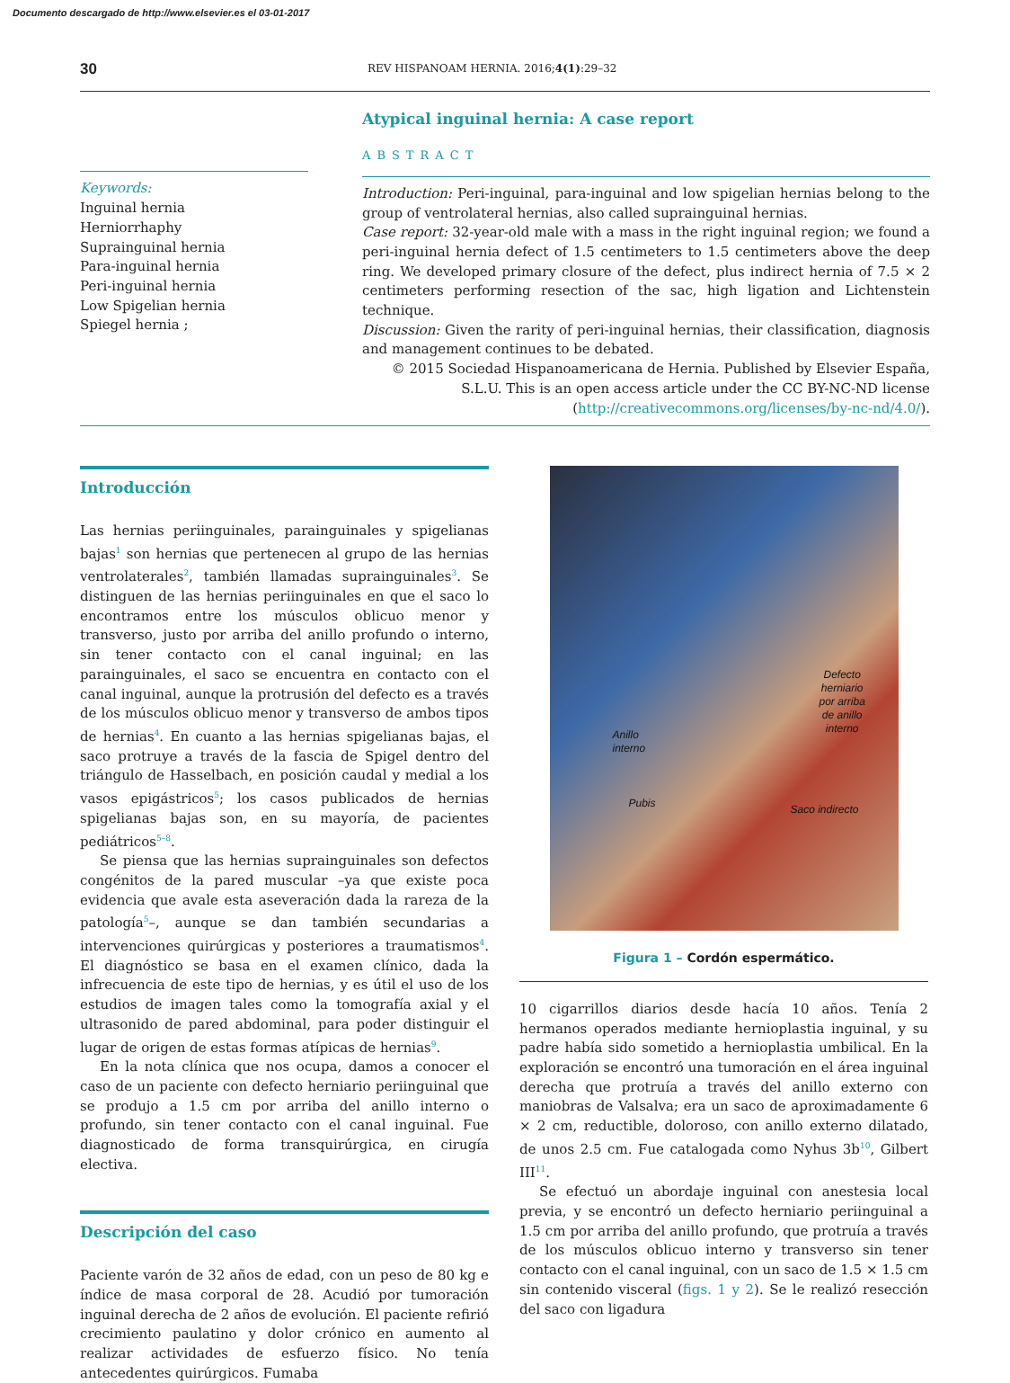Documento descargado de http://www.elsevier.es el 03-01-2017
30 REV HISPANOAM HERNIA. 2016;4(1):29–32
Keywords:
Inguinal hernia
Herniorrhaphy
Suprainguinal hernia
Para-inguinal hernia
Peri-inguinal hernia
Low Spigelian hernia
Spiegel hernia ;
Atypical inguinal hernia: A case report
ABSTRACT
Introduction: Peri-inguinal, para-inguinal and low spigelian hernias belong to the group of ventrolateral hernias, also called suprainguinal hernias.
Case report: 32-year-old male with a mass in the right inguinal region; we found a peri-inguinal hernia defect of 1.5 centimeters to 1.5 centimeters above the deep ring. We developed primary closure of the defect, plus indirect hernia of 7.5 × 2 centimeters performing resection of the sac, high ligation and Lichtenstein technique.
Discussion: Given the rarity of peri-inguinal hernias, their classification, diagnosis and management continues to be debated.
© 2015 Sociedad Hispanoamericana de Hernia. Published by Elsevier España, S.L.U. This is an open access article under the CC BY-NC-ND license (http://creativecommons.org/licenses/by-nc-nd/4.0/).
Introducción
Las hernias periinguinales, parainguinales y spigelianas bajas<sup>1</sup> son hernias que pertenecen al grupo de las hernias ventrolaterales<sup>2</sup>, también llamadas suprainguinales<sup>3</sup>. Se distinguen de las hernias periinguinales en que el saco lo encontramos entre los músculos oblicuo menor y transverso, justo por arriba del anillo profundo o interno, sin tener contacto con el canal inguinal; en las parainguinales, el saco se encuentra en contacto con el canal inguinal, aunque la protrusión del defecto es a través de los músculos oblicuo menor y transverso de ambos tipos de hernias<sup>4</sup>. En cuanto a las hernias spigelianas bajas, el saco protruye a través de la fascia de Spigel dentro del triángulo de Hasselbach, en posición caudal y medial a los vasos epigástricos<sup>5</sup>; los casos publicados de hernias spigelianas bajas son, en su mayoría, de pacientes pediátricos<sup>5–8</sup>.
Se piensa que las hernias suprainguinales son defectos congénitos de la pared muscular –ya que existe poca evidencia que avale esta aseveración dada la rareza de la patología<sup>5</sup>–, aunque se dan también secundarias a intervenciones quirúrgicas y posteriores a traumatismos<sup>4</sup>. El diagnóstico se basa en el examen clínico, dada la infrecuencia de este tipo de hernias, y es útil el uso de los estudios de imagen tales como la tomografía axial y el ultrasonido de pared abdominal, para poder distinguir el lugar de origen de estas formas atípicas de hernias<sup>9</sup>.
En la nota clínica que nos ocupa, damos a conocer el caso de un paciente con defecto herniario periinguinal que se produjo a 1.5 cm por arriba del anillo interno o profundo, sin tener contacto con el canal inguinal. Fue diagnosticado de forma transquirúrgica, en cirugía electiva.
Descripción del caso
Paciente varón de 32 años de edad, con un peso de 80 kg e índice de masa corporal de 28. Acudió por tumoración inguinal derecha de 2 años de evolución. El paciente refirió crecimiento paulatino y dolor crónico en aumento al realizar actividades de esfuerzo físico. No tenía antecedentes quirúrgicos. Fumaba
Defecto
herniario
por arriba
de anillo
interno
Anillo
interno
Pubis Saco indirecto
Figura 1 – Cordón espermático.
10 cigarrillos diarios desde hacía 10 años. Tenía 2 hermanos operados mediante hernioplastia inguinal, y su padre había sido sometido a hernioplastia umbilical. En la exploración se encontró una tumoración en el área inguinal derecha que protruía a través del anillo externo con maniobras de Valsalva; era un saco de aproximadamente 6 × 2 cm, reductible, doloroso, con anillo externo dilatado, de unos 2.5 cm. Fue catalogada como Nyhus 3b<sup>10</sup>, Gilbert III<sup>11</sup>.
Se efectuó un abordaje inguinal con anestesia local previa, y se encontró un defecto herniario periinguinal a 1.5 cm por arriba del anillo profundo, que protruía a través de los músculos oblicuo interno y transverso sin tener contacto con el canal inguinal, con un saco de 1.5 × 1.5 cm sin contenido visceral (figs. 1 y 2). Se le realizó resección del saco con ligadura